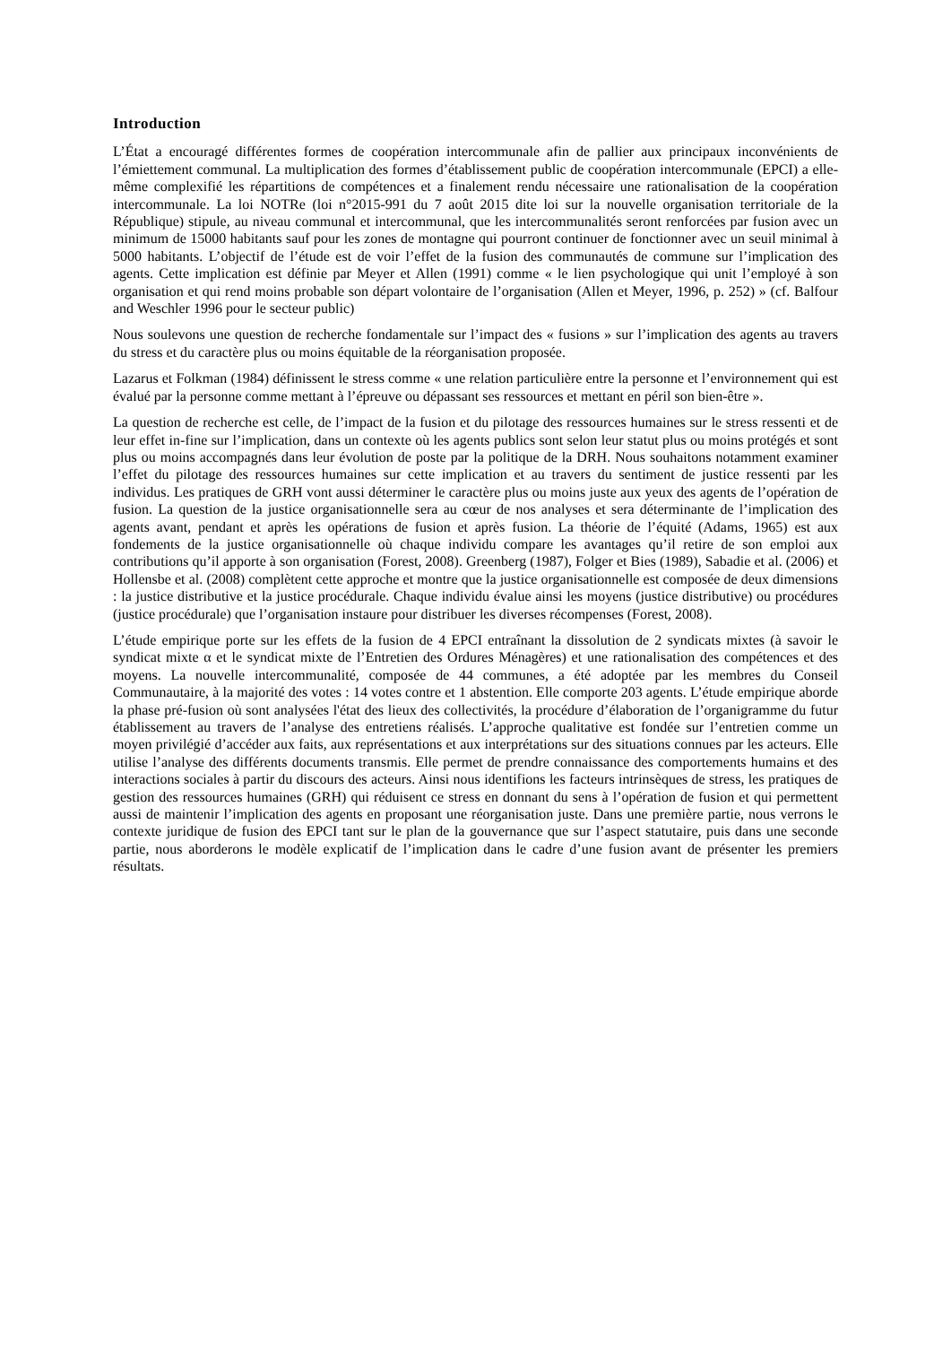Introduction
L’État a encouragé différentes formes de coopération intercommunale afin de pallier aux principaux inconvénients de l’émiettement communal. La multiplication des formes d’établissement public de coopération intercommunale (EPCI) a elle-même complexifié les répartitions de compétences et a finalement rendu nécessaire une rationalisation de la coopération intercommunale. La loi NOTRe (loi n°2015-991 du 7 août 2015 dite loi sur la nouvelle organisation territoriale de la République) stipule, au niveau communal et intercommunal, que les intercommunalités seront renforcées par fusion avec un minimum de 15000 habitants sauf pour les zones de montagne qui pourront continuer de fonctionner avec un seuil minimal à 5000 habitants. L’objectif de l’étude est de voir l’effet de la fusion des communautés de commune sur l’implication des agents. Cette implication est définie par Meyer et Allen (1991) comme « le lien psychologique qui unit l’employé à son organisation et qui rend moins probable son départ volontaire de l’organisation (Allen et Meyer, 1996, p. 252) » (cf. Balfour and Weschler 1996 pour le secteur public)
Nous soulevons une question de recherche fondamentale sur l’impact des « fusions » sur l’implication des agents au travers du stress et du caractère plus ou moins équitable de la réorganisation proposée.
Lazarus et Folkman (1984) définissent le stress comme « une relation particulière entre la personne et l’environnement qui est évalué par la personne comme mettant à l’épreuve ou dépassant ses ressources et mettant en péril son bien-être ».
La question de recherche est celle, de l’impact de la fusion et du pilotage des ressources humaines sur le stress ressenti et de leur effet in-fine sur l’implication, dans un contexte où les agents publics sont selon leur statut plus ou moins protégés et sont plus ou moins accompagnés dans leur évolution de poste par la politique de la DRH. Nous souhaitons notamment examiner l’effet du pilotage des ressources humaines sur cette implication et au travers du sentiment de justice ressenti par les individus. Les pratiques de GRH vont aussi déterminer le caractère plus ou moins juste aux yeux des agents de l’opération de fusion. La question de la justice organisationnelle sera au cœur de nos analyses et sera déterminante de l’implication des agents avant, pendant et après les opérations de fusion et après fusion. La théorie de l’équité (Adams, 1965) est aux fondements de la justice organisationnelle où chaque individu compare les avantages qu’il retire de son emploi aux contributions qu’il apporte à son organisation (Forest, 2008). Greenberg (1987), Folger et Bies (1989), Sabadie et al. (2006) et Hollensbe et al. (2008) complètent cette approche et montre que la justice organisationnelle est composée de deux dimensions : la justice distributive et la justice procédurale. Chaque individu évalue ainsi les moyens (justice distributive) ou procédures (justice procédurale) que l’organisation instaure pour distribuer les diverses récompenses (Forest, 2008).
L’étude empirique porte sur les effets de la fusion de 4 EPCI entraînant la dissolution de 2 syndicats mixtes (à savoir le syndicat mixte α et le syndicat mixte de l’Entretien des Ordures Ménagères) et une rationalisation des compétences et des moyens. La nouvelle intercommunalité, composée de 44 communes, a été adoptée par les membres du Conseil Communautaire, à la majorité des votes : 14 votes contre et 1 abstention. Elle comporte 203 agents. L’étude empirique aborde la phase pré-fusion où sont analysées l'état des lieux des collectivités, la procédure d’élaboration de l’organigramme du futur établissement au travers de l’analyse des entretiens réalisés. L’approche qualitative est fondée sur l’entretien comme un moyen privilégié d’accéder aux faits, aux représentations et aux interprétations sur des situations connues par les acteurs. Elle utilise l’analyse des différents documents transmis. Elle permet de prendre connaissance des comportements humains et des interactions sociales à partir du discours des acteurs. Ainsi nous identifions les facteurs intrinsèques de stress, les pratiques de gestion des ressources humaines (GRH) qui réduisent ce stress en donnant du sens à l’opération de fusion et qui permettent aussi de maintenir l’implication des agents en proposant une réorganisation juste. Dans une première partie, nous verrons le contexte juridique de fusion des EPCI tant sur le plan de la gouvernance que sur l’aspect statutaire, puis dans une seconde partie, nous aborderons le modèle explicatif de l’implication dans le cadre d’une fusion avant de présenter les premiers résultats.